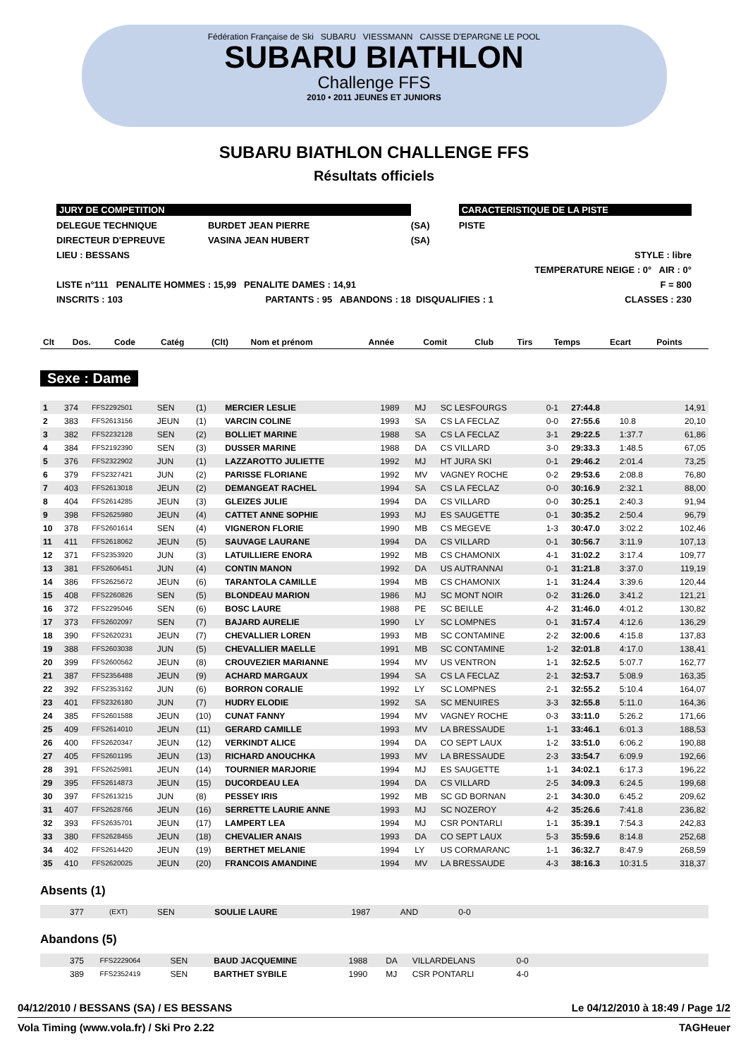Fédération Française de Ski SUBARU VIESSMANN CAISSE D'EPARGNE LE POOL
SUBARU BIATHLON
Challenge FFS
2010 • 2011 JEUNES ET JUNIORS
SUBARU BIATHLON CHALLENGE FFS
Résultats officiels
| JURY DE COMPETITION | | | CARACTERISTIQUE DE LA PISTE | |
| DELEGUE TECHNIQUE | BURDET JEAN PIERRE | (SA) | PISTE | |
| DIRECTEUR D'EPREUVE | VASINA JEAN HUBERT | (SA) | | |
| LIEU : BESSANS | | | | STYLE : libre |
| | | | | TEMPERATURE NEIGE : 0° AIR : 0° |
| LISTE n°111 PENALITE HOMMES : 15,99 PENALITE DAMES : 14,91 | | | | F = 800 |
| INSCRITS : 103 | PARTANTS : 95 ABANDONS : 18 | DISQUALIFIES : 1 | | CLASSES : 230 |
| Clt | Dos. | Code | Catég | (Clt) | Nom et prénom | Année | Comit | Club | Tirs | Temps | Ecart | Points |
| --- | --- | --- | --- | --- | --- | --- | --- | --- | --- | --- | --- | --- |
Sexe : Dame
| 1 | 374 | FFS2292501 | SEN | (1) | MERCIER LESLIE | 1989 | MJ | SC LESFOURGS | 0-1 | 27:44.8 | | 14,91 |
| 2 | 383 | FFS2613156 | JEUN | (1) | VARCIN COLINE | 1993 | SA | CS LA FECLAZ | 0-0 | 27:55.6 | 10.8 | 20,10 |
| 3 | 382 | FFS2232128 | SEN | (2) | BOLLIET MARINE | 1988 | SA | CS LA FECLAZ | 3-1 | 29:22.5 | 1:37.7 | 61,86 |
| 4 | 384 | FFS2192390 | SEN | (3) | DUSSER MARINE | 1988 | DA | CS VILLARD | 3-0 | 29:33.3 | 1:48.5 | 67,05 |
| 5 | 376 | FFS2322902 | JUN | (1) | LAZZAROTTO JULIETTE | 1992 | MJ | HT JURA SKI | 0-1 | 29:46.2 | 2:01.4 | 73,25 |
| 6 | 379 | FFS2327421 | JUN | (2) | PARISSE FLORIANE | 1992 | MV | VAGNEY ROCHE | 0-2 | 29:53.6 | 2:08.8 | 76,80 |
| 7 | 403 | FFS2613018 | JEUN | (2) | DEMANGEAT RACHEL | 1994 | SA | CS LA FECLAZ | 0-0 | 30:16.9 | 2:32.1 | 88,00 |
| 8 | 404 | FFS2614285 | JEUN | (3) | GLEIZES JULIE | 1994 | DA | CS VILLARD | 0-0 | 30:25.1 | 2:40.3 | 91,94 |
| 9 | 398 | FFS2625980 | JEUN | (4) | CATTET ANNE SOPHIE | 1993 | MJ | ES SAUGETTE | 0-1 | 30:35.2 | 2:50.4 | 96,79 |
| 10 | 378 | FFS2601614 | SEN | (4) | VIGNERON FLORIE | 1990 | MB | CS MEGEVE | 1-3 | 30:47.0 | 3:02.2 | 102,46 |
| 11 | 411 | FFS2618062 | JEUN | (5) | SAUVAGE LAURANE | 1994 | DA | CS VILLARD | 0-1 | 30:56.7 | 3:11.9 | 107,13 |
| 12 | 371 | FFS2353920 | JUN | (3) | LATUILLIERE ENORA | 1992 | MB | CS CHAMONIX | 4-1 | 31:02.2 | 3:17.4 | 109,77 |
| 13 | 381 | FFS2606451 | JUN | (4) | CONTIN MANON | 1992 | DA | US AUTRANNAI | 0-1 | 31:21.8 | 3:37.0 | 119,19 |
| 14 | 386 | FFS2625672 | JEUN | (6) | TARANTOLA CAMILLE | 1994 | MB | CS CHAMONIX | 1-1 | 31:24.4 | 3:39.6 | 120,44 |
| 15 | 408 | FFS2260826 | SEN | (5) | BLONDEAU MARION | 1986 | MJ | SC MONT NOIR | 0-2 | 31:26.0 | 3:41.2 | 121,21 |
| 16 | 372 | FFS2295046 | SEN | (6) | BOSC LAURE | 1988 | PE | SC BEILLE | 4-2 | 31:46.0 | 4:01.2 | 130,82 |
| 17 | 373 | FFS2602097 | SEN | (7) | BAJARD AURELIE | 1990 | LY | SC LOMPNES | 0-1 | 31:57.4 | 4:12.6 | 136,29 |
| 18 | 390 | FFS2620231 | JEUN | (7) | CHEVALLIER LOREN | 1993 | MB | SC CONTAMINE | 2-2 | 32:00.6 | 4:15.8 | 137,83 |
| 19 | 388 | FFS2603038 | JUN | (5) | CHEVALLIER MAELLE | 1991 | MB | SC CONTAMINE | 1-2 | 32:01.8 | 4:17.0 | 138,41 |
| 20 | 399 | FFS2600562 | JEUN | (8) | CROUVEZIER MARIANNE | 1994 | MV | US VENTRON | 1-1 | 32:52.5 | 5:07.7 | 162,77 |
| 21 | 387 | FFS2356488 | JEUN | (9) | ACHARD MARGAUX | 1994 | SA | CS LA FECLAZ | 2-1 | 32:53.7 | 5:08.9 | 163,35 |
| 22 | 392 | FFS2353162 | JUN | (6) | BORRON CORALIE | 1992 | LY | SC LOMPNES | 2-1 | 32:55.2 | 5:10.4 | 164,07 |
| 23 | 401 | FFS2326180 | JUN | (7) | HUDRY ELODIE | 1992 | SA | SC MENUIRES | 3-3 | 32:55.8 | 5:11.0 | 164,36 |
| 24 | 385 | FFS2601588 | JEUN | (10) | CUNAT FANNY | 1994 | MV | VAGNEY ROCHE | 0-3 | 33:11.0 | 5:26.2 | 171,66 |
| 25 | 409 | FFS2614010 | JEUN | (11) | GERARD CAMILLE | 1993 | MV | LA BRESSAUDE | 1-1 | 33:46.1 | 6:01.3 | 188,53 |
| 26 | 400 | FFS2620347 | JEUN | (12) | VERKINDT ALICE | 1994 | DA | CO SEPT LAUX | 1-2 | 33:51.0 | 6:06.2 | 190,88 |
| 27 | 405 | FFS2601195 | JEUN | (13) | RICHARD ANOUCHKA | 1993 | MV | LA BRESSAUDE | 2-3 | 33:54.7 | 6:09.9 | 192,66 |
| 28 | 391 | FFS2625981 | JEUN | (14) | TOURNIER MARJORIE | 1994 | MJ | ES SAUGETTE | 1-1 | 34:02.1 | 6:17.3 | 196,22 |
| 29 | 395 | FFS2614873 | JEUN | (15) | DUCORDEAU LEA | 1994 | DA | CS VILLARD | 2-5 | 34:09.3 | 6:24.5 | 199,68 |
| 30 | 397 | FFS2613215 | JUN | (8) | PESSEY IRIS | 1992 | MB | SC GD BORNAN | 2-1 | 34:30.0 | 6:45.2 | 209,62 |
| 31 | 407 | FFS2628766 | JEUN | (16) | SERRETTE LAURIE ANNE | 1993 | MJ | SC NOZEROY | 4-2 | 35:26.6 | 7:41.8 | 236,82 |
| 32 | 393 | FFS2635701 | JEUN | (17) | LAMPERT LEA | 1994 | MJ | CSR PONTARLI | 1-1 | 35:39.1 | 7:54.3 | 242,83 |
| 33 | 380 | FFS2628455 | JEUN | (18) | CHEVALIER ANAIS | 1993 | DA | CO SEPT LAUX | 5-3 | 35:59.6 | 8:14.8 | 252,68 |
| 34 | 402 | FFS2614420 | JEUN | (19) | BERTHET MELANIE | 1994 | LY | US CORMARANC | 1-1 | 36:32.7 | 8:47.9 | 268,59 |
| 35 | 410 | FFS2620025 | JEUN | (20) | FRANCOIS AMANDINE | 1994 | MV | LA BRESSAUDE | 4-3 | 38:16.3 | 10:31.5 | 318,37 |
Absents (1)
| | 377 | (EXT) | SEN | | SOULIE LAURE | 1987 | AND | | 0-0 | |
Abandons (5)
| | 375 | FFS2229064 | SEN | | BAUD JACQUEMINE | 1988 | DA | VILLARDELANS | 0-0 | |
| | 389 | FFS2352419 | SEN | | BARTHET SYBILE | 1990 | MJ | CSR PONTARLI | 4-0 | |
04/12/2010 / BESSANS (SA) / ES BESSANS Le 04/12/2010 à 18:49 / Page 1/2
Vola Timing (www.vola.fr) / Ski Pro 2.22 TAGHeuer